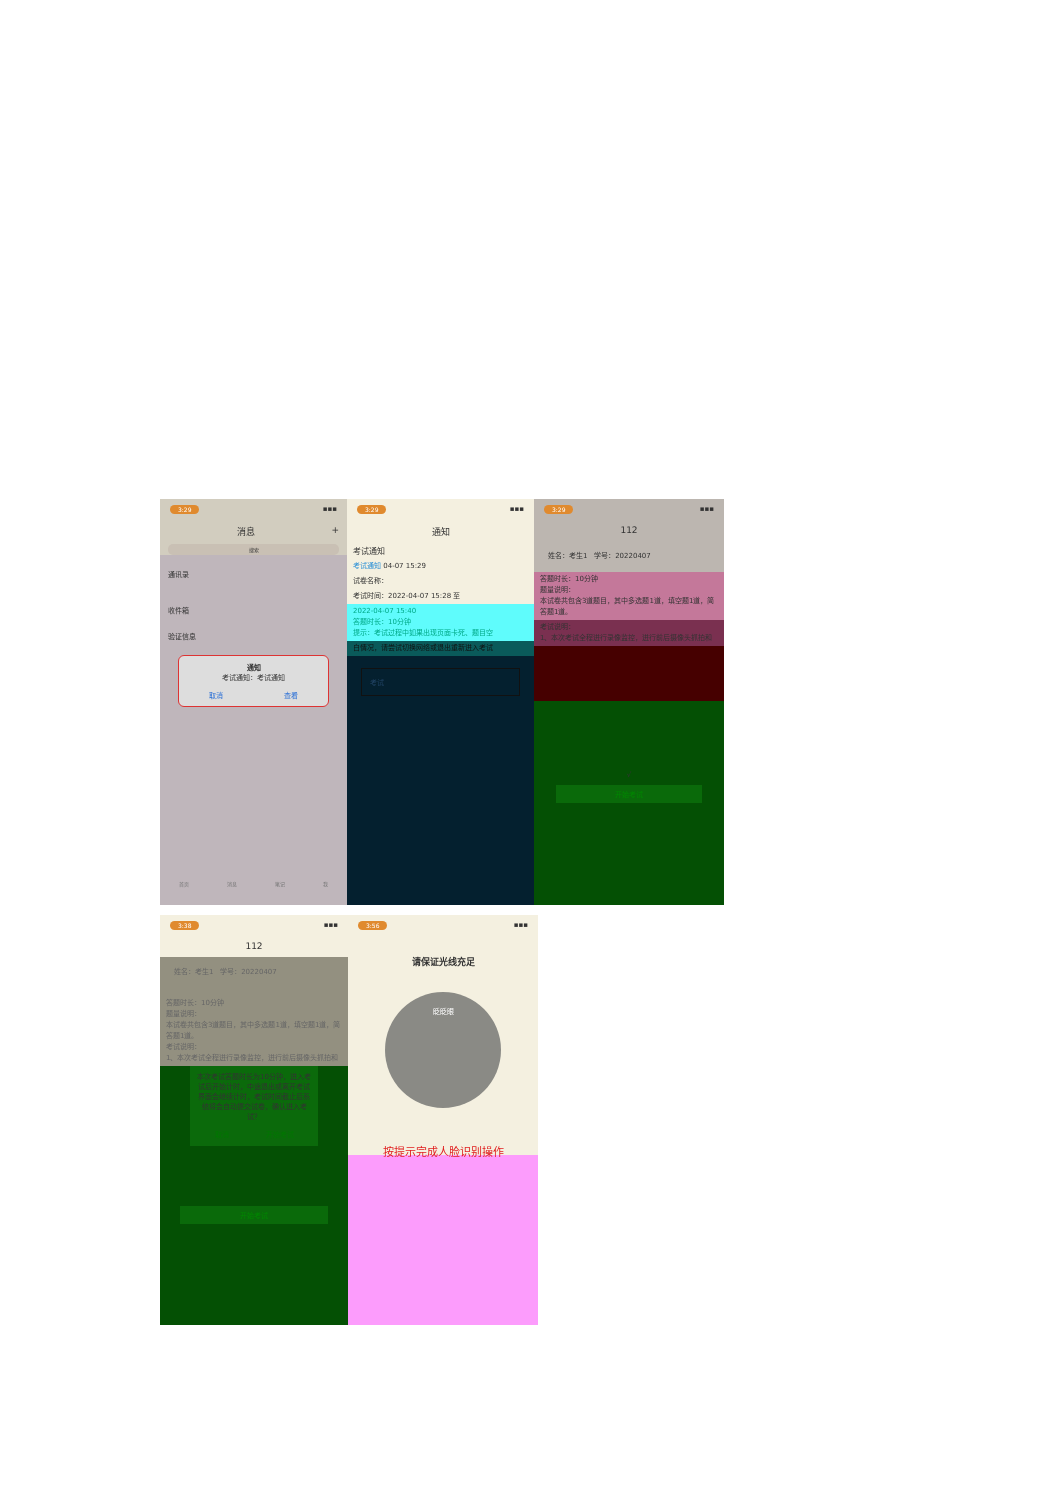3:29 ▪▪▪
消息 +
搜索
通讯录
收件箱
验证信息
通知
考试通知：考试通知
取消 查看
首页 消息 笔记 我
3:29 ▪▪▪
通知
考试通知
考试通知 04-07 15:29
试卷名称：
考试时间：2022-04-07 15:28 至
2022-04-07 15:40
答题时长：10分钟
提示：考试过程中如果出现页面卡死、题目空
白情况，请尝试切换网络或退出重新进入考试
考试
3:29 ▪▪▪
112
姓名：考生1 学号：20220407
答题时长：10分钟
题量说明：
本试卷共包含3道题目，其中多选题1道，填空题1道，简答题1道。
考试说明：
1、本次考试全程进行录像监控，进行前后摄像头抓拍和
√
开始考试
3:38 ▪▪▪
112
姓名：考生1 学号：20220407
答题时长：10分钟
题量说明：
本试卷共包含3道题目，其中多选题1道，填空题1道，简答题1道。
考试说明：
1、本次考试全程进行录像监控，进行前后摄像头抓拍和
本次考试答题时长为10分钟，进入考试后开始计时，中途退出或离开考试界面会继续计时，考试时间截止后系统将会自动提交试卷，确认进入考试？
取消 开始考试
开始考试
3:56 ▪▪▪
请保证光线充足
眨眨眼
按提示完成人脸识别操作